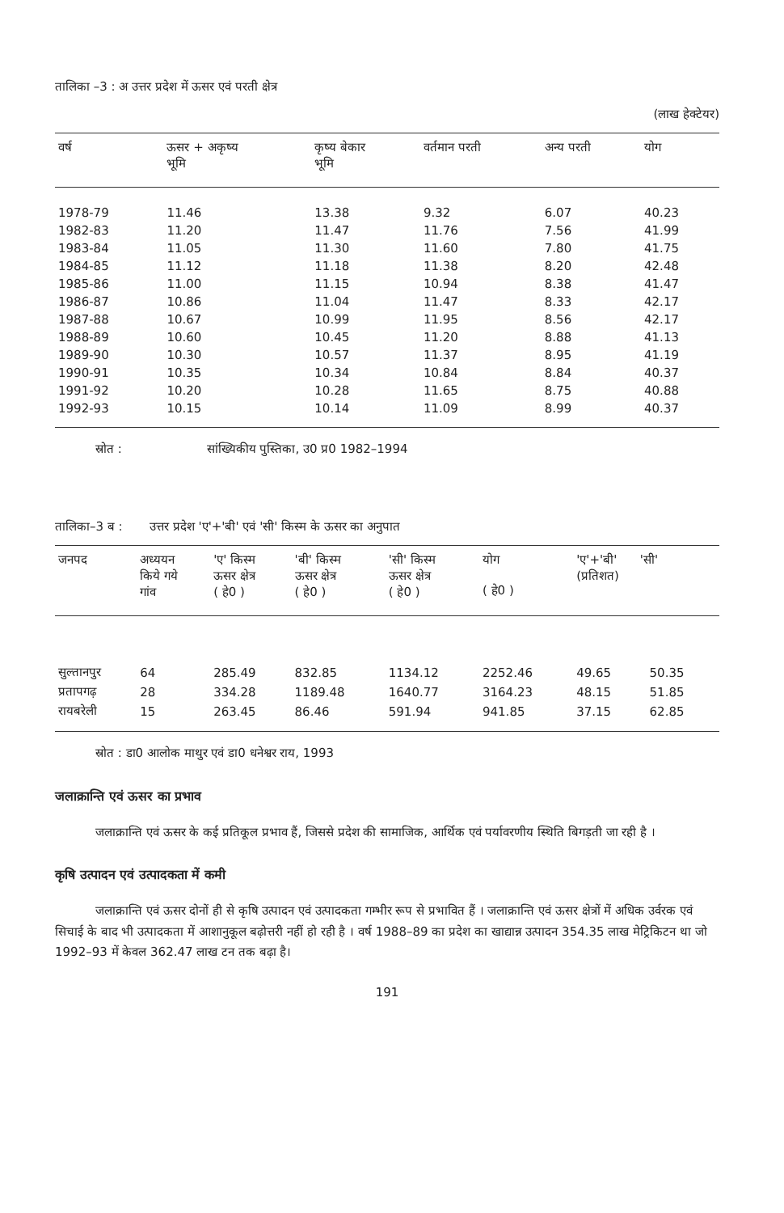तालिका –3 : अ उत्तर प्रदेश में ऊसर एवं परती क्षेत्र
(लाख हेक्टेयर)
| वर्ष | ऊसर + अकृष्य भूमि | कृष्य बेकार भूमि | वर्तमान परती | अन्य परती | योग |
| --- | --- | --- | --- | --- | --- |
| 1978-79 | 11.46 | 13.38 | 9.32 | 6.07 | 40.23 |
| 1982-83 | 11.20 | 11.47 | 11.76 | 7.56 | 41.99 |
| 1983-84 | 11.05 | 11.30 | 11.60 | 7.80 | 41.75 |
| 1984-85 | 11.12 | 11.18 | 11.38 | 8.20 | 42.48 |
| 1985-86 | 11.00 | 11.15 | 10.94 | 8.38 | 41.47 |
| 1986-87 | 10.86 | 11.04 | 11.47 | 8.33 | 42.17 |
| 1987-88 | 10.67 | 10.99 | 11.95 | 8.56 | 42.17 |
| 1988-89 | 10.60 | 10.45 | 11.20 | 8.88 | 41.13 |
| 1989-90 | 10.30 | 10.57 | 11.37 | 8.95 | 41.19 |
| 1990-91 | 10.35 | 10.34 | 10.84 | 8.84 | 40.37 |
| 1991-92 | 10.20 | 10.28 | 11.65 | 8.75 | 40.88 |
| 1992-93 | 10.15 | 10.14 | 11.09 | 8.99 | 40.37 |
स्रोत : सांख्यिकीय पुस्तिका, उ0 प्र0 1982–1994
तालिका–3 ब : उत्तर प्रदेश 'ए'+'बी' एवं 'सी' किस्म के ऊसर का अनुपात
| जनपद | अध्ययन किये गये गांव | 'ए' किस्म ऊसर क्षेत्र ( हे0 ) | 'बी' किस्म ऊसर क्षेत्र ( हे0 ) | 'सी' किस्म ऊसर क्षेत्र ( हे0 ) | योग ( हे0 ) | 'ए'+'बी' 'सी' (प्रतिशत) | |
| --- | --- | --- | --- | --- | --- | --- | --- |
| सुल्तानपुर | 64 | 285.49 | 832.85 | 1134.12 | 2252.46 | 49.65 | 50.35 |
| प्रतापगढ़ | 28 | 334.28 | 1189.48 | 1640.77 | 3164.23 | 48.15 | 51.85 |
| रायबरेली | 15 | 263.45 | 86.46 | 591.94 | 941.85 | 37.15 | 62.85 |
स्रोत : डा0 आलोक माथुर एवं डा0 धनेश्वर राय, 1993
जलाक्रान्ति एवं ऊसर का प्रभाव
जलाक्रान्ति एवं ऊसर के कई प्रतिकूल प्रभाव हैं, जिससे प्रदेश की सामाजिक, आर्थिक एवं पर्यावरणीय स्थिति बिगड़ती जा रही है ।
कृषि उत्पादन एवं उत्पादकता में कमी
जलाक्रान्ति एवं ऊसर दोनों ही से कृषि उत्पादन एवं उत्पादकता गम्भीर रूप से प्रभावित हैं । जलाक्रान्ति एवं ऊसर क्षेत्रों में अधिक उर्वरक एवं सिचाई के बाद भी उत्पादकता में आशानुकूल बढ़ोत्तरी नहीं हो रही है । वर्ष 1988–89 का प्रदेश का खाद्यान्न उत्पादन 354.35 लाख मेट्रिकिटन था जो 1992–93 में केवल 362.47 लाख टन तक बढ़ा है।
191